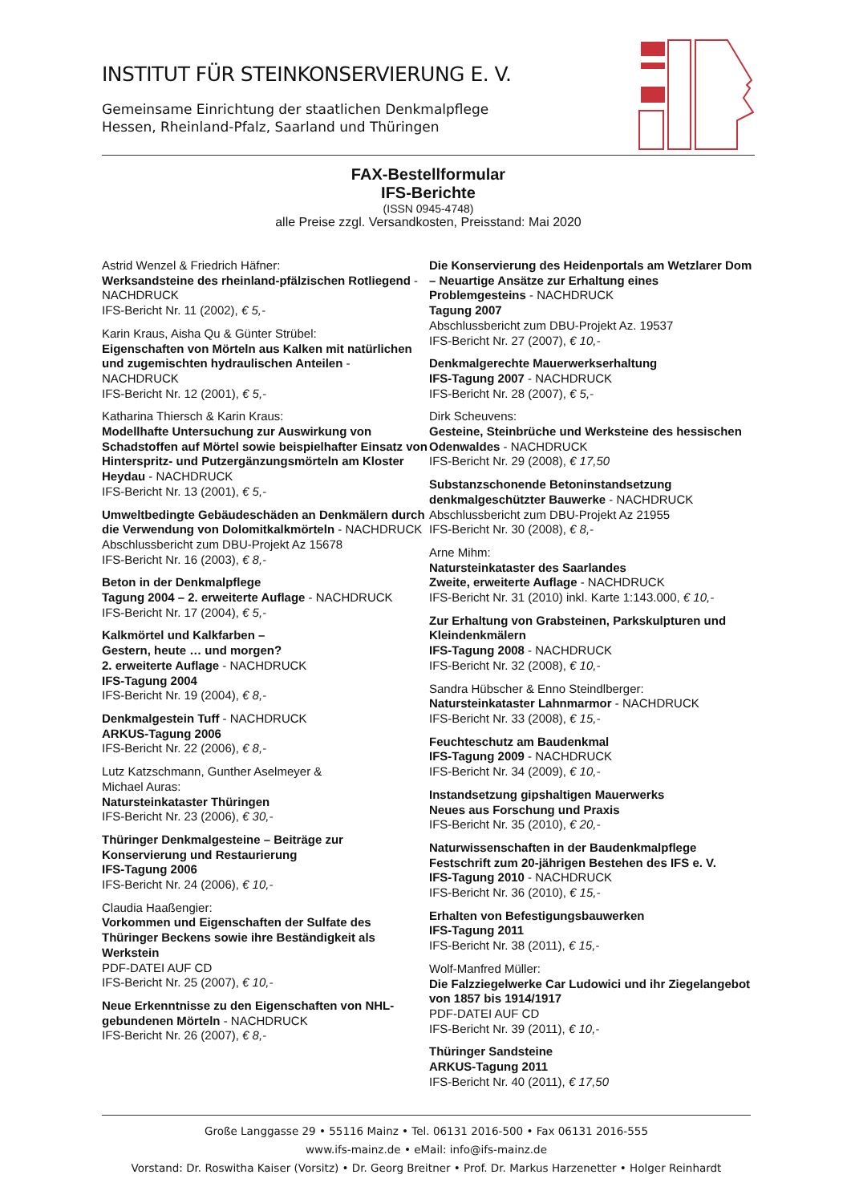INSTITUT FÜR STEINKONSERVIERUNG E. V.
Gemeinsame Einrichtung der staatlichen Denkmalpflege
Hessen, Rheinland-Pfalz, Saarland und Thüringen
FAX-Bestellformular
IFS-Berichte
(ISSN 0945-4748)
alle Preise zzgl. Versandkosten, Preisstand: Mai 2020
Astrid Wenzel & Friedrich Häfner:
Werksandsteine des rheinland-pfälzischen Rotliegend - NACHDRUCK
IFS-Bericht Nr. 11 (2002), € 5,-
Karin Kraus, Aisha Qu & Günter Strübel:
Eigenschaften von Mörteln aus Kalken mit natürlichen und zugemischten hydraulischen Anteilen - NACHDRUCK
IFS-Bericht Nr. 12 (2001), € 5,-
Katharina Thiersch & Karin Kraus:
Modellhafte Untersuchung zur Auswirkung von Schadstoffen auf Mörtel sowie beispielhafter Einsatz von Hinterspritz- und Putzergänzungsmörteln am Kloster Heydau - NACHDRUCK
IFS-Bericht Nr. 13 (2001), € 5,-
Umweltbedingte Gebäudeschäden an Denkmälern durch die Verwendung von Dolomitkalkmörteln - NACHDRUCK
Abschlussbericht zum DBU-Projekt Az 15678
IFS-Bericht Nr. 16 (2003), € 8,-
Beton in der Denkmalpflege
Tagung 2004 – 2. erweiterte Auflage - NACHDRUCK
IFS-Bericht Nr. 17 (2004), € 5,-
Kalkmörtel und Kalkfarben –
Gestern, heute … und morgen?
2. erweiterte Auflage - NACHDRUCK
IFS-Tagung 2004
IFS-Bericht Nr. 19 (2004), € 8,-
Denkmalgestein Tuff - NACHDRUCK
ARKUS-Tagung 2006
IFS-Bericht Nr. 22 (2006), € 8,-
Lutz Katzschmann, Gunther Aselmeyer &
Michael Auras:
Natursteinkataster Thüringen
IFS-Bericht Nr. 23 (2006), € 30,-
Thüringer Denkmalgesteine – Beiträge zur Konservierung und Restaurierung
IFS-Tagung 2006
IFS-Bericht Nr. 24 (2006), € 10,-
Claudia Haaßengier:
Vorkommen und Eigenschaften der Sulfate des Thüringer Beckens sowie ihre Beständigkeit als Werkstein
PDF-DATEI AUF CD
IFS-Bericht Nr. 25 (2007), € 10,-
Neue Erkenntnisse zu den Eigenschaften von NHL-gebundenen Mörteln - NACHDRUCK
IFS-Bericht Nr. 26 (2007), € 8,-
Die Konservierung des Heidenportals am Wetzlarer Dom – Neuartige Ansätze zur Erhaltung eines Problemgesteins - NACHDRUCK
Tagung 2007
Abschlussbericht zum DBU-Projekt Az. 19537
IFS-Bericht Nr. 27 (2007), € 10,-
Denkmalgerechte Mauerwerkserhaltung
IFS-Tagung 2007 - NACHDRUCK
IFS-Bericht Nr. 28 (2007), € 5,-
Dirk Scheuvens:
Gesteine, Steinbrüche und Werksteine des hessischen Odenwaldes - NACHDRUCK
IFS-Bericht Nr. 29 (2008), € 17,50
Substanzschonende Betoninstandsetzung denkmalgeschützter Bauwerke - NACHDRUCK
Abschlussbericht zum DBU-Projekt Az 21955
IFS-Bericht Nr. 30 (2008), € 8,-
Arne Mihm:
Natursteinkataster des Saarlandes
Zweite, erweiterte Auflage - NACHDRUCK
IFS-Bericht Nr. 31 (2010) inkl. Karte 1:143.000, € 10,-
Zur Erhaltung von Grabsteinen, Parkskulpturen und Kleindenkmälern
IFS-Tagung 2008 - NACHDRUCK
IFS-Bericht Nr. 32 (2008), € 10,-
Sandra Hübscher & Enno Steindlberger:
Natursteinkataster Lahnmarmor - NACHDRUCK
IFS-Bericht Nr. 33 (2008), € 15,-
Feuchteschutz am Baudenkmal
IFS-Tagung 2009 - NACHDRUCK
IFS-Bericht Nr. 34 (2009), € 10,-
Instandsetzung gipshaltigen Mauerwerks
Neues aus Forschung und Praxis
IFS-Bericht Nr. 35 (2010), € 20,-
Naturwissenschaften in der Baudenkmalpflege
Festschrift zum 20-jährigen Bestehen des IFS e. V.
IFS-Tagung 2010 - NACHDRUCK
IFS-Bericht Nr. 36 (2010), € 15,-
Erhalten von Befestigungsbauwerken
IFS-Tagung 2011
IFS-Bericht Nr. 38 (2011), € 15,-
Wolf-Manfred Müller:
Die Falzziegelwerke Car Ludowici und ihr Ziegelangebot von 1857 bis 1914/1917
PDF-DATEI AUF CD
IFS-Bericht Nr. 39 (2011), € 10,-
Thüringer Sandsteine
ARKUS-Tagung 2011
IFS-Bericht Nr. 40 (2011), € 17,50
Große Langgasse 29 • 55116 Mainz • Tel. 06131 2016-500 • Fax 06131 2016-555
www.ifs-mainz.de • eMail: info@ifs-mainz.de
Vorstand: Dr. Roswitha Kaiser (Vorsitz) • Dr. Georg Breitner • Prof. Dr. Markus Harzenetter • Holger Reinhardt